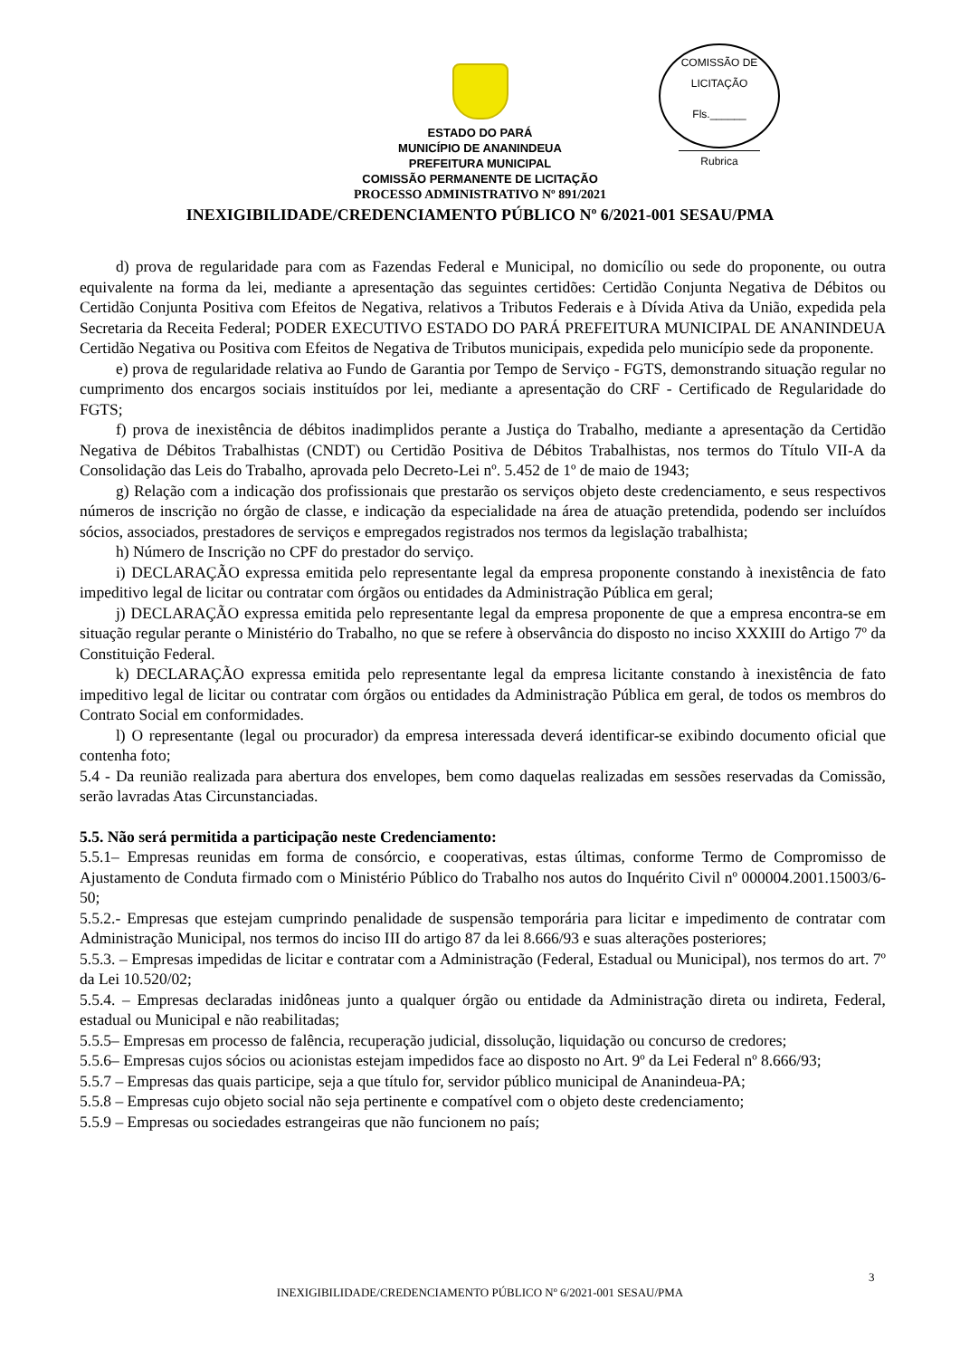COMISSÃO DE LICITAÇÃO
Fls.______
Rubrica
ESTADO DO PARÁ
MUNICÍPIO DE ANANINDEUA
PREFEITURA MUNICIPAL
COMISSÃO PERMANENTE DE LICITAÇÃO
PROCESSO ADMINISTRATIVO Nº 891/2021
INEXIGIBILIDADE/CREDENCIAMENTO PÚBLICO Nº 6/2021-001 SESAU/PMA
d) prova de regularidade para com as Fazendas Federal e Municipal, no domicílio ou sede do proponente, ou outra equivalente na forma da lei, mediante a apresentação das seguintes certidões: Certidão Conjunta Negativa de Débitos ou Certidão Conjunta Positiva com Efeitos de Negativa, relativos a Tributos Federais e à Dívida Ativa da União, expedida pela Secretaria da Receita Federal; PODER EXECUTIVO ESTADO DO PARÁ PREFEITURA MUNICIPAL DE ANANINDEUA Certidão Negativa ou Positiva com Efeitos de Negativa de Tributos municipais, expedida pelo município sede da proponente.
e) prova de regularidade relativa ao Fundo de Garantia por Tempo de Serviço - FGTS, demonstrando situação regular no cumprimento dos encargos sociais instituídos por lei, mediante a apresentação do CRF - Certificado de Regularidade do FGTS;
f) prova de inexistência de débitos inadimplidos perante a Justiça do Trabalho, mediante a apresentação da Certidão Negativa de Débitos Trabalhistas (CNDT) ou Certidão Positiva de Débitos Trabalhistas, nos termos do Título VII-A da Consolidação das Leis do Trabalho, aprovada pelo Decreto-Lei nº. 5.452 de 1º de maio de 1943;
g) Relação com a indicação dos profissionais que prestarão os serviços objeto deste credenciamento, e seus respectivos números de inscrição no órgão de classe, e indicação da especialidade na área de atuação pretendida, podendo ser incluídos sócios, associados, prestadores de serviços e empregados registrados nos termos da legislação trabalhista;
h) Número de Inscrição no CPF do prestador do serviço.
i) DECLARAÇÃO expressa emitida pelo representante legal da empresa proponente constando à inexistência de fato impeditivo legal de licitar ou contratar com órgãos ou entidades da Administração Pública em geral;
j) DECLARAÇÃO expressa emitida pelo representante legal da empresa proponente de que a empresa encontra-se em situação regular perante o Ministério do Trabalho, no que se refere à observância do disposto no inciso XXXIII do Artigo 7º da Constituição Federal.
k) DECLARAÇÃO expressa emitida pelo representante legal da empresa licitante constando à inexistência de fato impeditivo legal de licitar ou contratar com órgãos ou entidades da Administração Pública em geral, de todos os membros do Contrato Social em conformidades.
l) O representante (legal ou procurador) da empresa interessada deverá identificar-se exibindo documento oficial que contenha foto;
5.4 - Da reunião realizada para abertura dos envelopes, bem como daquelas realizadas em sessões reservadas da Comissão, serão lavradas Atas Circunstanciadas.
5.5. Não será permitida a participação neste Credenciamento:
5.5.1– Empresas reunidas em forma de consórcio, e cooperativas, estas últimas, conforme Termo de Compromisso de Ajustamento de Conduta firmado com o Ministério Público do Trabalho nos autos do Inquérito Civil nº 000004.2001.15003/6-50;
5.5.2.- Empresas que estejam cumprindo penalidade de suspensão temporária para licitar e impedimento de contratar com Administração Municipal, nos termos do inciso III do artigo 87 da lei 8.666/93 e suas alterações posteriores;
5.5.3. – Empresas impedidas de licitar e contratar com a Administração (Federal, Estadual ou Municipal), nos termos do art. 7º da Lei 10.520/02;
5.5.4. – Empresas declaradas inidôneas junto a qualquer órgão ou entidade da Administração direta ou indireta, Federal, estadual ou Municipal e não reabilitadas;
5.5.5– Empresas em processo de falência, recuperação judicial, dissolução, liquidação ou concurso de credores;
5.5.6– Empresas cujos sócios ou acionistas estejam impedidos face ao disposto no Art. 9º da Lei Federal nº 8.666/93;
5.5.7 – Empresas das quais participe, seja a que título for, servidor público municipal de Ananindeua-PA;
5.5.8 – Empresas cujo objeto social não seja pertinente e compatível com o objeto deste credenciamento;
5.5.9 – Empresas ou sociedades estrangeiras que não funcionem no país;
3
INEXIGIBILIDADE/CREDENCIAMENTO PÚBLICO Nº 6/2021-001 SESAU/PMA